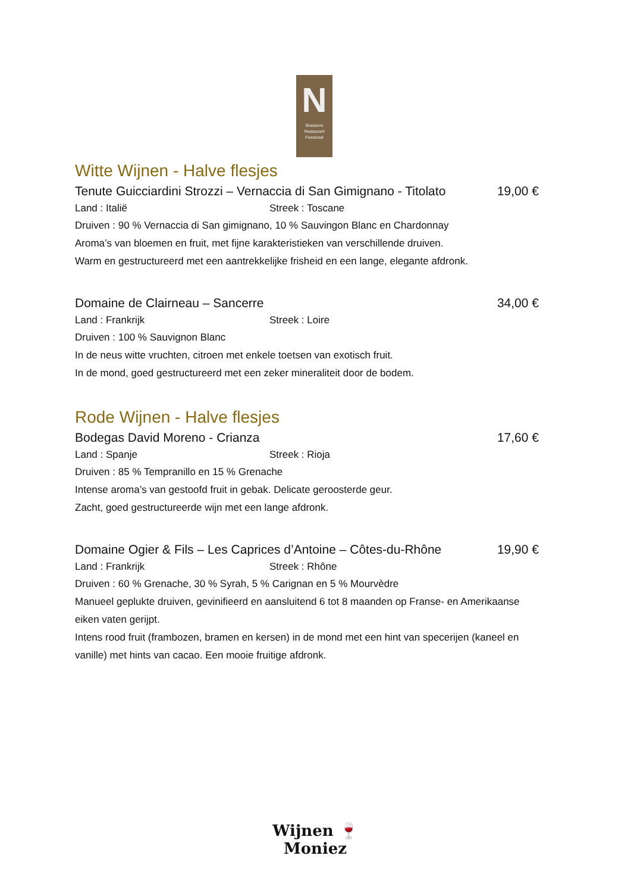N
Brasserie
Restaurant
Feestzaal
Witte Wijnen - Halve flesjes
Tenute Guicciardini Strozzi – Vernaccia di San Gimignano - Titolato 19,00 €
Land : Italië Streek : Toscane
Druiven : 90 % Vernaccia di San gimignano, 10 % Sauvingon Blanc en Chardonnay
Aroma’s van bloemen en fruit, met fijne karakteristieken van verschillende druiven.
Warm en gestructureerd met een aantrekkelijke frisheid en een lange, elegante afdronk.
Domaine de Clairneau – Sancerre 34,00 €
Land : Frankrijk Streek : Loire
Druiven : 100 % Sauvignon Blanc
In de neus witte vruchten, citroen met enkele toetsen van exotisch fruit.
In de mond, goed gestructureerd met een zeker mineraliteit door de bodem.
Rode Wijnen - Halve flesjes
Bodegas David Moreno - Crianza 17,60 €
Land : Spanje Streek : Rioja
Druiven : 85 % Tempranillo en 15 % Grenache
Intense aroma’s van gestoofd fruit in gebak. Delicate geroosterde geur.
Zacht, goed gestructureerde wijn met een lange afdronk.
Domaine Ogier & Fils – Les Caprices d’Antoine – Côtes-du-Rhône 19,90 €
Land : Frankrijk Streek : Rhône
Druiven : 60 % Grenache, 30 % Syrah, 5 % Carignan en 5 % Mourvèdre
Manueel geplukte druiven, gevinifieerd en aansluitend 6 tot 8 maanden op Franse- en Amerikaanse eiken vaten gerijpt.
Intens rood fruit (frambozen, bramen en kersen) in de mond met een hint van specerijen (kaneel en vanille) met hints van cacao. Een mooie fruitige afdronk.
Wijnen 🍷 Moniez